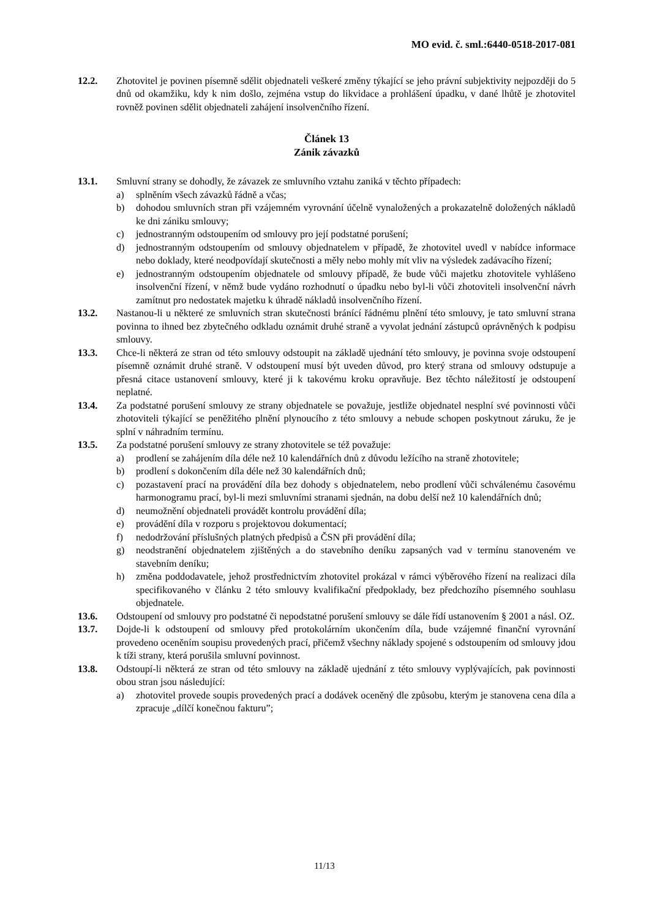MO evid. č. sml.:6440-0518-2017-081
12.2. Zhotovitel je povinen písemně sdělit objednateli veškeré změny týkající se jeho právní subjektivity nejpozději do 5 dnů od okamžiku, kdy k nim došlo, zejména vstup do likvidace a prohlášení úpadku, v dané lhůtě je zhotovitel rovněž povinen sdělit objednateli zahájení insolvenčního řízení.
Článek 13
Zánik závazků
13.1. Smluvní strany se dohodly, že závazek ze smluvního vztahu zaniká v těchto případech:
a) splněním všech závazků řádně a včas;
b) dohodou smluvních stran při vzájemném vyrovnání účelně vynaložených a prokazatelně doložených nákladů ke dni zániku smlouvy;
c) jednostranným odstoupením od smlouvy pro její podstatné porušení;
d) jednostranným odstoupením od smlouvy objednatelem v případě, že zhotovitel uvedl v nabídce informace nebo doklady, které neodpovídají skutečnosti a měly nebo mohly mít vliv na výsledek zadávacího řízení;
e) jednostranným odstoupením objednatele od smlouvy případě, že bude vůči majetku zhotovitele vyhlášeno insolvenční řízení, v němž bude vydáno rozhodnutí o úpadku nebo byl-li vůči zhotoviteli insolvenční návrh zamítnut pro nedostatek majetku k úhradě nákladů insolvenčního řízení.
13.2. Nastanou-li u některé ze smluvních stran skutečnosti bránící řádnému plnění této smlouvy, je tato smluvní strana povinna to ihned bez zbytečného odkladu oznámit druhé straně a vyvolat jednání zástupců oprávněných k podpisu smlouvy.
13.3. Chce-li některá ze stran od této smlouvy odstoupit na základě ujednání této smlouvy, je povinna svoje odstoupení písemně oznámit druhé straně. V odstoupení musí být uveden důvod, pro který strana od smlouvy odstupuje a přesná citace ustanovení smlouvy, které ji k takovému kroku opravňuje. Bez těchto náležitostí je odstoupení neplatné.
13.4. Za podstatné porušení smlouvy ze strany objednatele se považuje, jestliže objednatel nesplní své povinnosti vůči zhotoviteli týkající se peněžitého plnění plynoucího z této smlouvy a nebude schopen poskytnout záruku, že je splní v náhradním termínu.
13.5. Za podstatné porušení smlouvy ze strany zhotovitele se též považuje:
a) prodlení se zahájením díla déle než 10 kalendářních dnů z důvodu ležícího na straně zhotovitele;
b) prodlení s dokončením díla déle než 30 kalendářních dnů;
c) pozastavení prací na provádění díla bez dohody s objednatelem, nebo prodlení vůči schválenému časovému harmonogramu prací, byl-li mezi smluvními stranami sjednán, na dobu delší než 10 kalendářních dnů;
d) neumožnění objednateli provádět kontrolu provádění díla;
e) provádění díla v rozporu s projektovou dokumentací;
f) nedodržování příslušných platných předpisů a ČSN při provádění díla;
g) neodstranění objednatelem zjištěných a do stavebního deníku zapsaných vad v termínu stanoveném ve stavebním deníku;
h) změna poddodavatele, jehož prostřednictvím zhotovitel prokázal v rámci výběrového řízení na realizaci díla specifikovaného v článku 2 této smlouvy kvalifikační předpoklady, bez předchozího písemného souhlasu objednatele.
13.6. Odstoupení od smlouvy pro podstatné či nepodstatné porušení smlouvy se dále řídí ustanovením § 2001 a násl. OZ.
13.7. Dojde-li k odstoupení od smlouvy před protokolárním ukončením díla, bude vzájemné finanční vyrovnání provedeno oceněním soupisu provedených prací, přičemž všechny náklady spojené s odstoupením od smlouvy jdou k tíži strany, která porušila smluvní povinnost.
13.8. Odstoupí-li některá ze stran od této smlouvy na základě ujednání z této smlouvy vyplývajících, pak povinnosti obou stran jsou následující:
a) zhotovitel provede soupis provedených prací a dodávek oceněný dle způsobu, kterým je stanovena cena díla a zpracuje „dílčí konečnou fakturu”;
11/13